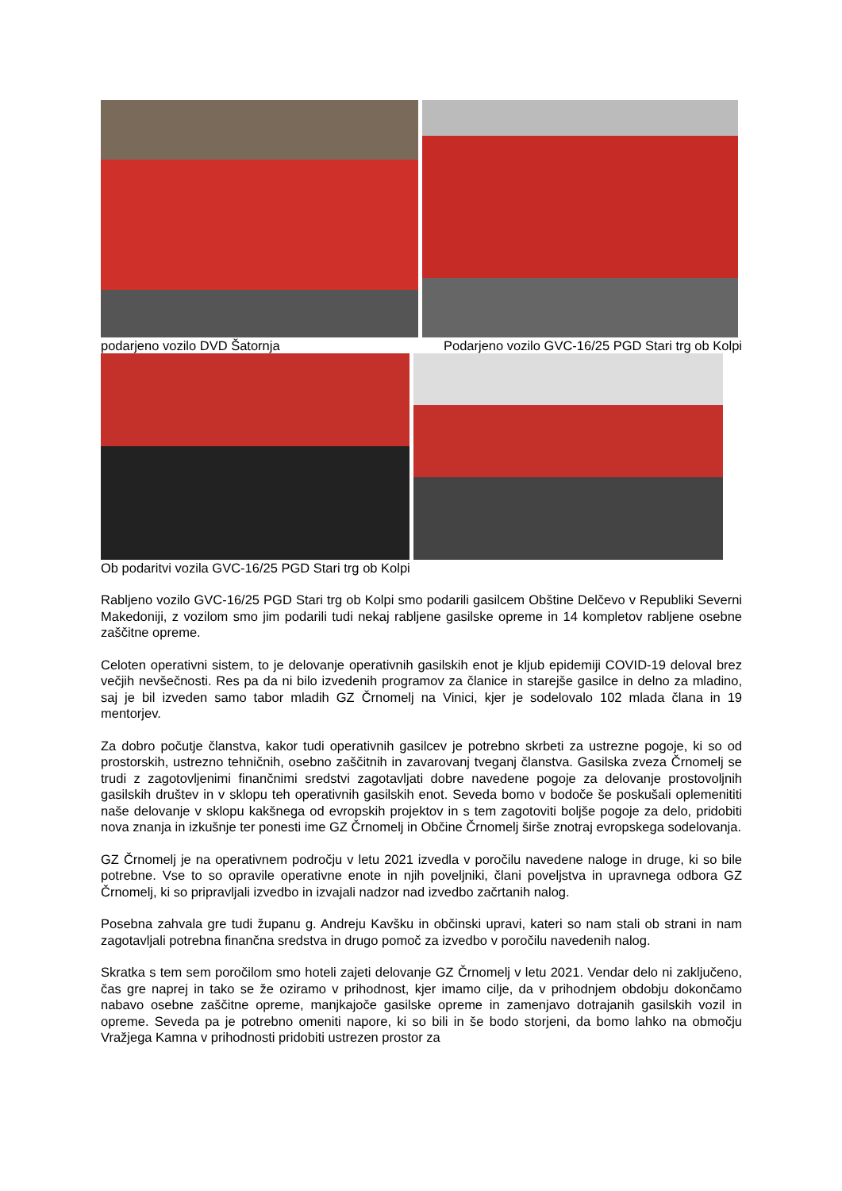podarjeno vozilo DVD Šatornja Podarjeno vozilo GVC-16/25 PGD Stari trg ob Kolpi
Ob podaritvi vozila GVC-16/25 PGD Stari trg ob Kolpi
Rabljeno vozilo GVC-16/25 PGD Stari trg ob Kolpi smo podarili gasilcem Obštine Delčevo v Republiki Severni Makedoniji, z vozilom smo jim podarili tudi nekaj rabljene gasilske opreme in 14 kompletov rabljene osebne zaščitne opreme.
Celoten operativni sistem, to je delovanje operativnih gasilskih enot je kljub epidemiji COVID-19 deloval brez večjih nevšečnosti. Res pa da ni bilo izvedenih programov za članice in starejše gasilce in delno za mladino, saj je bil izveden samo tabor mladih GZ Črnomelj na Vinici, kjer je sodelovalo 102 mlada člana in 19 mentorjev.
Za dobro počutje članstva, kakor tudi operativnih gasilcev je potrebno skrbeti za ustrezne pogoje, ki so od prostorskih, ustrezno tehničnih, osebno zaščitnih in zavarovanj tveganj članstva. Gasilska zveza Črnomelj se trudi z zagotovljenimi finančnimi sredstvi zagotavljati dobre navedene pogoje za delovanje prostovoljnih gasilskih društev in v sklopu teh operativnih gasilskih enot. Seveda bomo v bodoče še poskušali oplemenititi naše delovanje v sklopu kakšnega od evropskih projektov in s tem zagotoviti boljše pogoje za delo, pridobiti nova znanja in izkušnje ter ponesti ime GZ Črnomelj in Občine Črnomelj širše znotraj evropskega sodelovanja.
GZ Črnomelj je na operativnem področju v letu 2021 izvedla v poročilu navedene naloge in druge, ki so bile potrebne. Vse to so opravile operativne enote in njih poveljniki, člani poveljstva in upravnega odbora GZ Črnomelj, ki so pripravljali izvedbo in izvajali nadzor nad izvedbo začrtanih nalog.
Posebna zahvala gre tudi županu g. Andreju Kavšku in občinski upravi, kateri so nam stali ob strani in nam zagotavljali potrebna finančna sredstva in drugo pomoč za izvedbo v poročilu navedenih nalog.
Skratka s tem sem poročilom smo hoteli zajeti delovanje GZ Črnomelj v letu 2021. Vendar delo ni zaključeno, čas gre naprej in tako se že oziramo v prihodnost, kjer imamo cilje, da v prihodnjem obdobju dokončamo nabavo osebne zaščitne opreme, manjkajoče gasilske opreme in zamenjavo dotrajanih gasilskih vozil in opreme. Seveda pa je potrebno omeniti napore, ki so bili in še bodo storjeni, da bomo lahko na območju Vražjega Kamna v prihodnosti pridobiti ustrezen prostor za